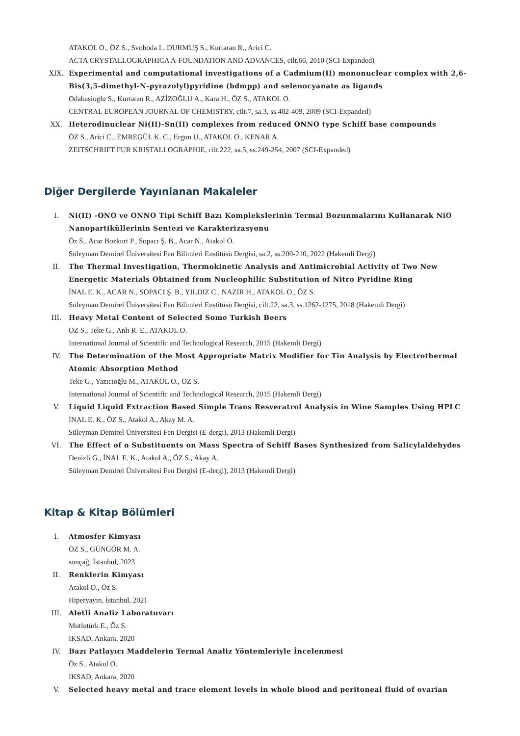ATAKOL O., ÖZ S., Svoboda I., DURMUŞ S., Kurtaran R., Arici C.
ACTA CRYSTALLOGRAPHICA A-FOUNDATION AND ADVANCES, cilt.66, 2010 (SCI-Expanded)
XIX. Experimental and computational investigations of a Cadmium(II) mononuclear complex with 2,6-Bis(3,5-dimethyl-N-pyrazolyl)pyridine (bdmpp) and selenocyanate as ligands
Odabasioglu S., Kurtaran R., AZİZOĞLU A., Kara H., ÖZ S., ATAKOL O.
CENTRAL EUROPEAN JOURNAL OF CHEMISTRY, cilt.7, sa.3, ss.402-409, 2009 (SCI-Expanded)
XX. Heterodinuclear Ni(II)-Sn(II) complexes from reduced ONNO type Schiff base compounds
ÖZ S., Arici C., EMREGÜL K. C., Ergun U., ATAKOL O., KENAR A.
ZEITSCHRIFT FUR KRISTALLOGRAPHIE, cilt.222, sa.5, ss.249-254, 2007 (SCI-Expanded)
Diğer Dergilerde Yayınlanan Makaleler
I. Ni(II) -ONO ve ONNO Tipi Schiff Bazı Komplekslerinin Termal Bozunmalarını Kullanarak NiO Nanopartiküllerinin Sentezi ve Karakterizasyonu
Öz S., Acar Bozkurt P., Sopacı Ş. B., Acar N., Atakol O.
Süleyman Demirel Üniversitesi Fen Bilimleri Enstitüsü Dergisi, sa.2, ss.200-210, 2022 (Hakemli Dergi)
II. The Thermal Investigation, Thermokinetic Analysis and Antimicrobial Activity of Two New Energetic Materials Obtained from Nucleophilic Substitution of Nitro Pyridine Ring
İNAL E. K., ACAR N., SOPACI Ş. B., YILDIZ C., NAZIR H., ATAKOL O., ÖZ S.
Süleyman Demirel Üniversitesi Fen Bilimleri Enstitüsü Dergisi, cilt.22, sa.3, ss.1262-1275, 2018 (Hakemli Dergi)
III. Heavy Metal Content of Selected Some Turkish Beers
ÖZ S., Teke G., Anlı R. E., ATAKOL O.
International Journal of Scientific and Technological Research, 2015 (Hakemli Dergi)
IV. The Determination of the Most Appropriate Matrix Modifier for Tin Analysis by Electrothermal Atomic Absorption Method
Teke G., Yazıcıoğlu M., ATAKOL O., ÖZ S.
International Journal of Scientific and Technological Research, 2015 (Hakemli Dergi)
V. Liquid Liquid Extraction Based Simple Trans Resveratrol Analysis in Wine Samples Using HPLC
İNAL E. K., ÖZ S., Atakol A., Akay M. A.
Süleyman Demirel Üniversitesi Fen Dergisi (E-dergi), 2013 (Hakemli Dergi)
VI. The Effect of o Substituents on Mass Spectra of Schiff Bases Synthesized from Salicylaldehydes
Denizli G., İNAL E. K., Atakol A., ÖZ S., Akay A.
Süleyman Demirel Üniversitesi Fen Dergisi (E-dergi), 2013 (Hakemli Dergi)
Kitap & Kitap Bölümleri
I. Atmosfer Kimyası
ÖZ S., GÜNGÖR M. A.
sonçağ, İstanbul, 2023
II. Renklerin Kimyası
Atakol O., Öz S.
Hiperyayın, İstanbul, 2021
III. Aletli Analiz Laboratuvarı
Mutlutürk E., Öz S.
IKSAD, Ankara, 2020
IV. Bazı Patlayıcı Maddelerin Termal Analiz Yöntemleriyle İncelenmesi
Öz S., Atakol O.
IKSAD, Ankara, 2020
V. Selected heavy metal and trace element levels in whole blood and peritoneal fluid of ovarian